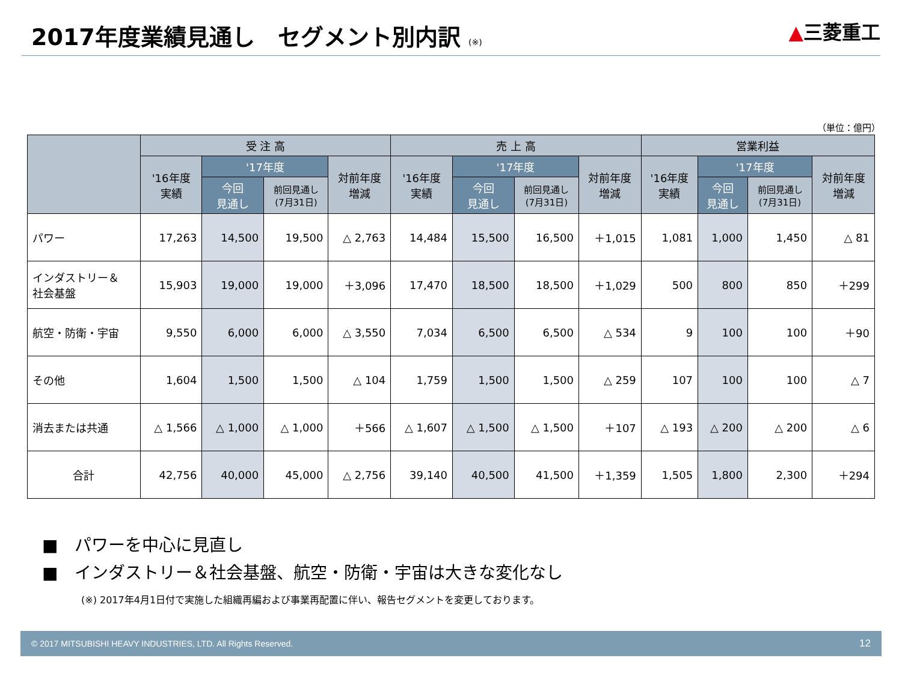2017年度業績見通し　セグメント別内訳 (※)
▲三菱重工
（単位：億円）
| | 受 注 高 | | | | 売 上 高 | | | | 営業利益 | | | |
| --- | --- | --- | --- | --- | --- | --- | --- | --- | --- | --- | --- | --- |
| | '16年度 実績 | '17年度 | | 対前年度 増減 | '16年度 実績 | '17年度 | | 対前年度 増減 | '16年度 実績 | '17年度 | | 対前年度 増減 |
| | | 今回 見通し | 前回見通し (7月31日) | | | 今回 見通し | 前回見通し (7月31日) | | | 今回 見通し | 前回見通し (7月31日) | |
| パワー | 17,263 | 14,500 | 19,500 | △ 2,763 | 14,484 | 15,500 | 16,500 | ＋1,015 | 1,081 | 1,000 | 1,450 | △ 81 |
| インダストリー＆ 社会基盤 | 15,903 | 19,000 | 19,000 | ＋3,096 | 17,470 | 18,500 | 18,500 | ＋1,029 | 500 | 800 | 850 | ＋299 |
| 航空・防衛・宇宙 | 9,550 | 6,000 | 6,000 | △ 3,550 | 7,034 | 6,500 | 6,500 | △ 534 | 9 | 100 | 100 | ＋90 |
| その他 | 1,604 | 1,500 | 1,500 | △ 104 | 1,759 | 1,500 | 1,500 | △ 259 | 107 | 100 | 100 | △ 7 |
| 消去または共通 | △ 1,566 | △ 1,000 | △ 1,000 | ＋566 | △ 1,607 | △ 1,500 | △ 1,500 | ＋107 | △ 193 | △ 200 | △ 200 | △ 6 |
| 合計 | 42,756 | 40,000 | 45,000 | △ 2,756 | 39,140 | 40,500 | 41,500 | ＋1,359 | 1,505 | 1,800 | 2,300 | ＋294 |
■　パワーを中心に見直し
■　インダストリー＆社会基盤、航空・防衛・宇宙は大きな変化なし
(※) 2017年4月1日付で実施した組織再編および事業再配置に伴い、報告セグメントを変更しております。
© 2017 MITSUBISHI HEAVY INDUSTRIES, LTD. All Rights Reserved. 12